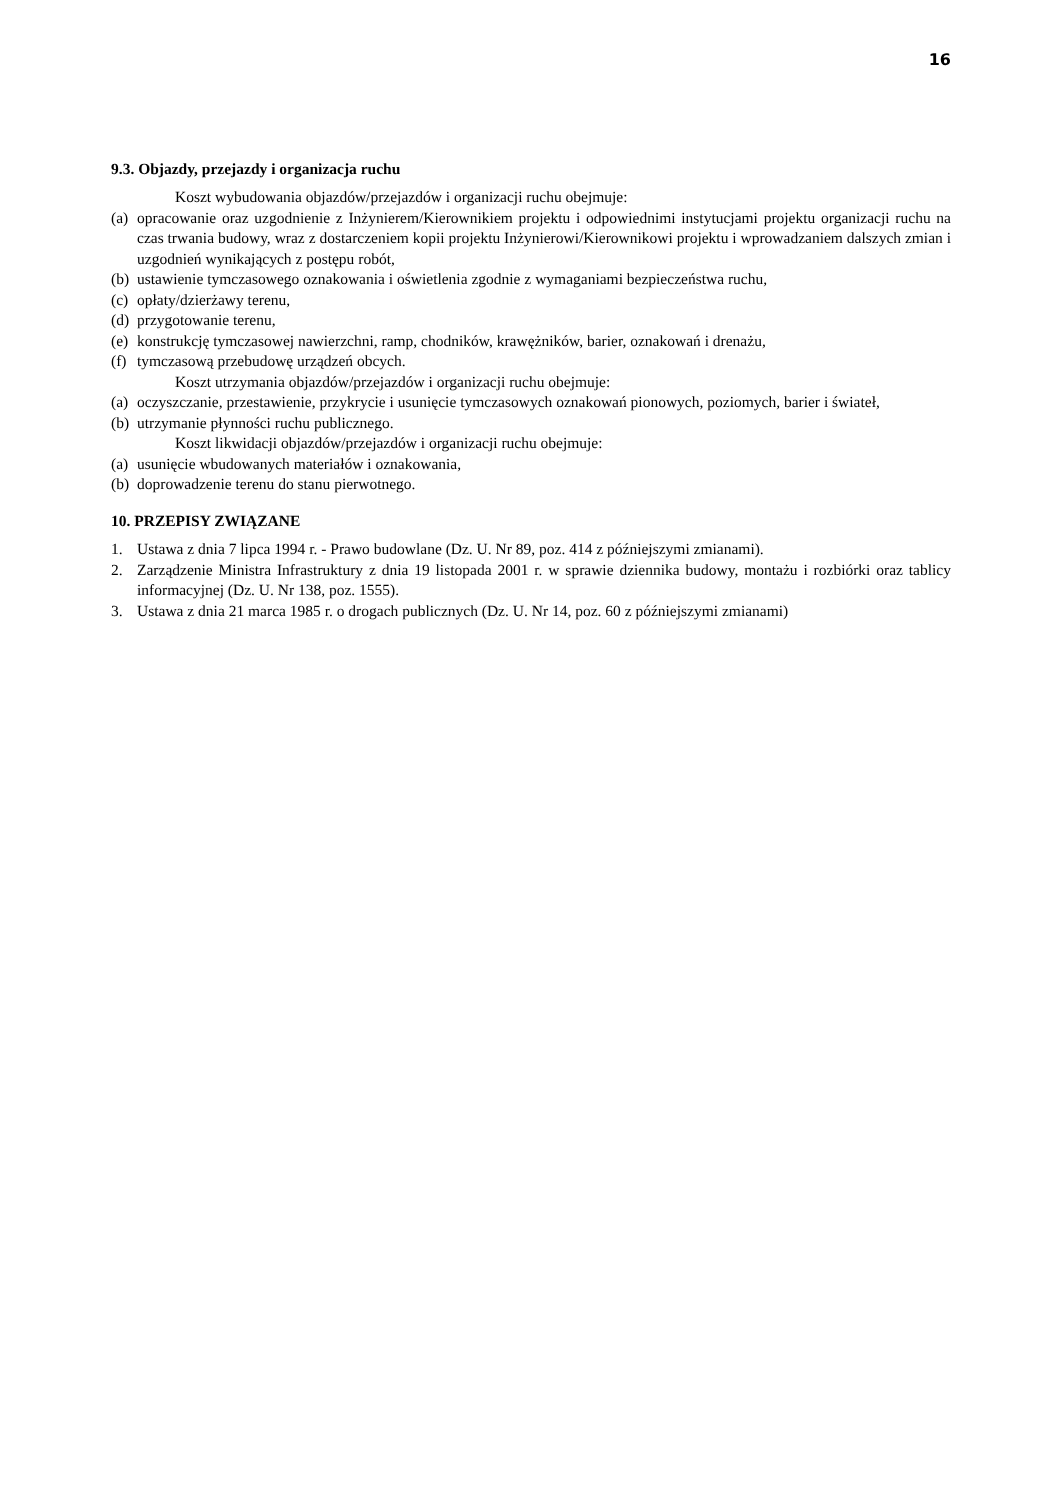16
9.3. Objazdy, przejazdy i organizacja ruchu
Koszt wybudowania objazdów/przejazdów i organizacji ruchu obejmuje:
(a) opracowanie oraz uzgodnienie z Inżynierem/Kierownikiem projektu i odpowiednimi instytucjami projektu organizacji ruchu na czas trwania budowy, wraz z dostarczeniem kopii projektu Inżynierowi/Kierownikowi projektu i wprowadzaniem dalszych zmian i uzgodnień wynikających z postępu robót,
(b) ustawienie tymczasowego oznakowania i oświetlenia zgodnie z wymaganiami bezpieczeństwa ruchu,
(c) opłaty/dzierżawy terenu,
(d) przygotowanie terenu,
(e) konstrukcję tymczasowej nawierzchni, ramp, chodników, krawężników, barier, oznakowań i drenażu,
(f) tymczasową przebudowę urządzeń obcych.
Koszt utrzymania objazdów/przejazdów i organizacji ruchu obejmuje:
(a) oczyszczanie, przestawienie, przykrycie i usunięcie tymczasowych oznakowań pionowych, poziomych, barier i świateł,
(b) utrzymanie płynności ruchu publicznego.
Koszt likwidacji objazdów/przejazdów i organizacji ruchu obejmuje:
(a) usunięcie wbudowanych materiałów i oznakowania,
(b) doprowadzenie terenu do stanu pierwotnego.
10. PRZEPISY ZWIĄZANE
1. Ustawa z dnia 7 lipca 1994 r. - Prawo budowlane (Dz. U. Nr 89, poz. 414 z późniejszymi zmianami).
2. Zarządzenie Ministra Infrastruktury z dnia 19 listopada 2001 r. w sprawie dziennika budowy, montażu i rozbiórki oraz tablicy informacyjnej (Dz. U. Nr 138, poz. 1555).
3. Ustawa z dnia 21 marca 1985 r. o drogach publicznych (Dz. U. Nr 14, poz. 60 z późniejszymi zmianami)